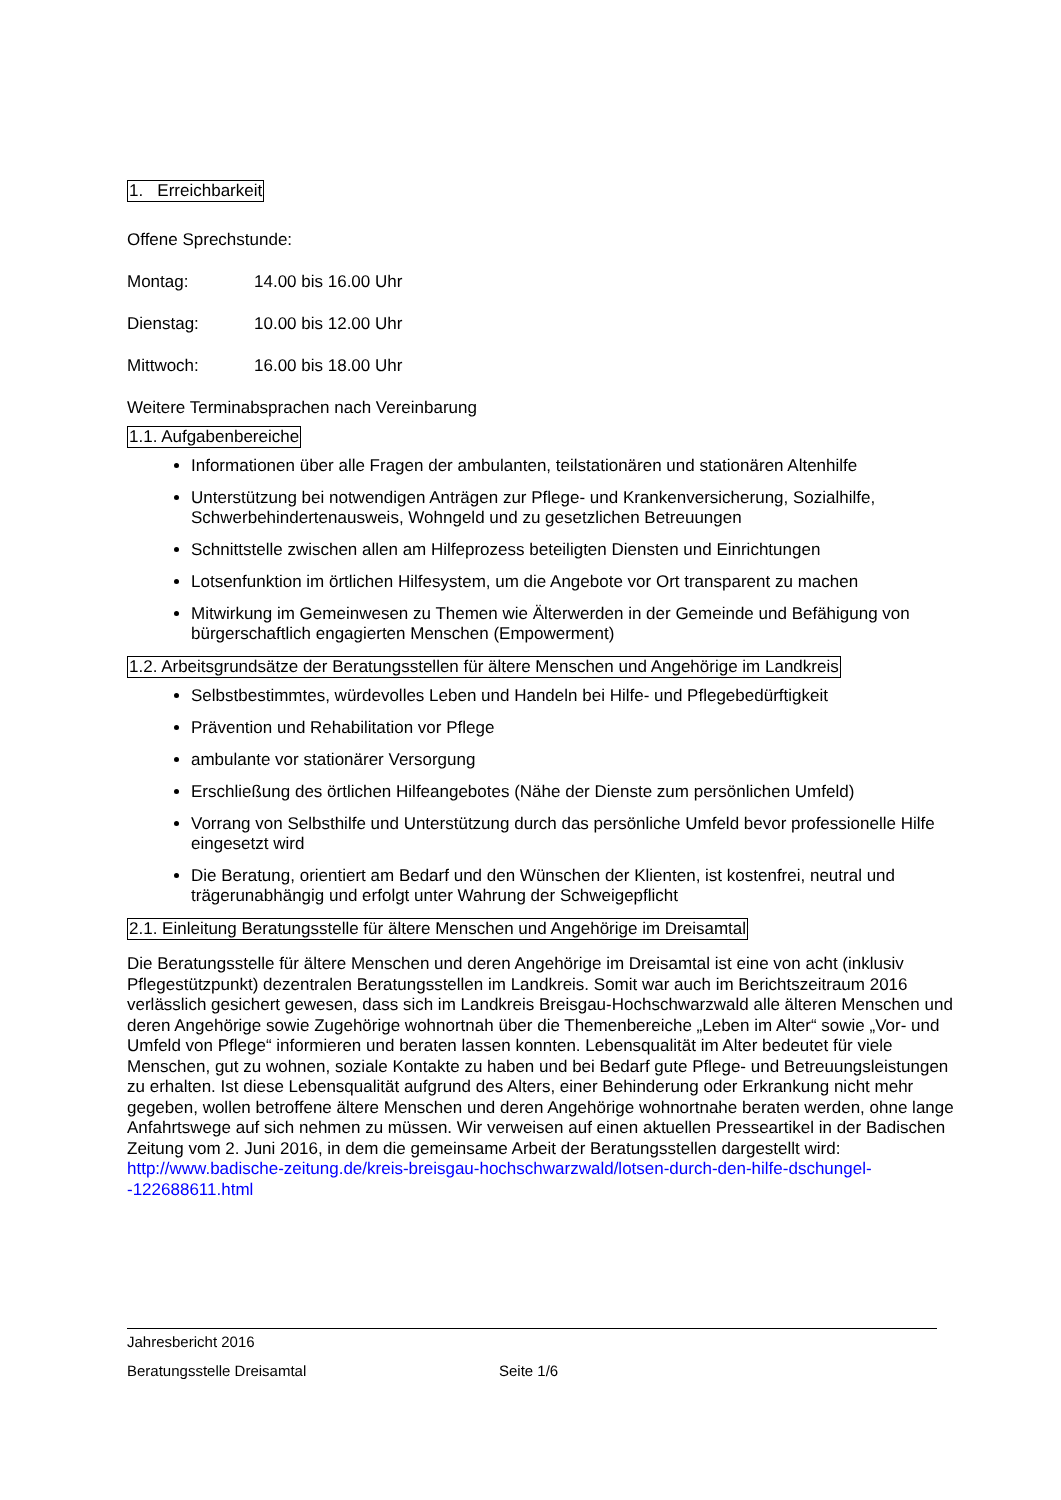1. Erreichbarkeit
Offene Sprechstunde:
Montag: 14.00 bis 16.00 Uhr
Dienstag: 10.00 bis 12.00 Uhr
Mittwoch: 16.00 bis 18.00 Uhr
Weitere Terminabsprachen nach Vereinbarung
1.1. Aufgabenbereiche
Informationen über alle Fragen der ambulanten, teilstationären und stationären Altenhilfe
Unterstützung bei notwendigen Anträgen zur Pflege- und Krankenversicherung, Sozialhilfe, Schwerbehindertenausweis, Wohngeld und zu gesetzlichen Betreuungen
Schnittstelle zwischen allen am Hilfeprozess beteiligten Diensten und Einrichtungen
Lotsenfunktion im örtlichen Hilfesystem, um die Angebote vor Ort transparent zu machen
Mitwirkung im Gemeinwesen zu Themen wie Älterwerden in der Gemeinde und Befähigung von bürgerschaftlich engagierten Menschen (Empowerment)
1.2. Arbeitsgrundsätze der Beratungsstellen für ältere Menschen und Angehörige im Landkreis
Selbstbestimmtes, würdevolles Leben und Handeln bei Hilfe- und Pflegebedürftigkeit
Prävention und Rehabilitation vor Pflege
ambulante vor stationärer Versorgung
Erschließung des örtlichen Hilfeangebotes (Nähe der Dienste zum persönlichen Umfeld)
Vorrang von Selbsthilfe und Unterstützung durch das persönliche Umfeld bevor professionelle Hilfe eingesetzt wird
Die Beratung, orientiert am Bedarf und den Wünschen der Klienten, ist kostenfrei, neutral und trägerunabhängig und erfolgt unter Wahrung der Schweigepflicht
2.1. Einleitung Beratungsstelle für ältere Menschen und Angehörige im Dreisamtal
Die Beratungsstelle für ältere Menschen und deren Angehörige im Dreisamtal ist eine von acht (inklusiv Pflegestützpunkt) dezentralen Beratungsstellen im Landkreis. Somit war auch im Berichtszeitraum 2016 verlässlich gesichert gewesen, dass sich im Landkreis Breisgau-Hochschwarzwald alle älteren Menschen und deren Angehörige sowie Zugehörige wohnortnah über die Themenbereiche „Leben im Alter“ sowie „Vor- und Umfeld von Pflege“ informieren und beraten lassen konnten. Lebensqualität im Alter bedeutet für viele Menschen, gut zu wohnen, soziale Kontakte zu haben und bei Bedarf gute Pflege- und Betreuungsleistungen zu erhalten. Ist diese Lebensqualität aufgrund des Alters, einer Behinderung oder Erkrankung nicht mehr gegeben, wollen betroffene ältere Menschen und deren Angehörige wohnortnahe beraten werden, ohne lange Anfahrtswege auf sich nehmen zu müssen. Wir verweisen auf einen aktuellen Presseartikel in der Badischen Zeitung vom 2. Juni 2016, in dem die gemeinsame Arbeit der Beratungsstellen dargestellt wird: http://www.badische-zeitung.de/kreis-breisgau-hochschwarzwald/lotsen-durch-den-hilfe-dschungel--122688611.html
Jahresbericht 2016
Beratungsstelle Dreisamtal Seite 1/6